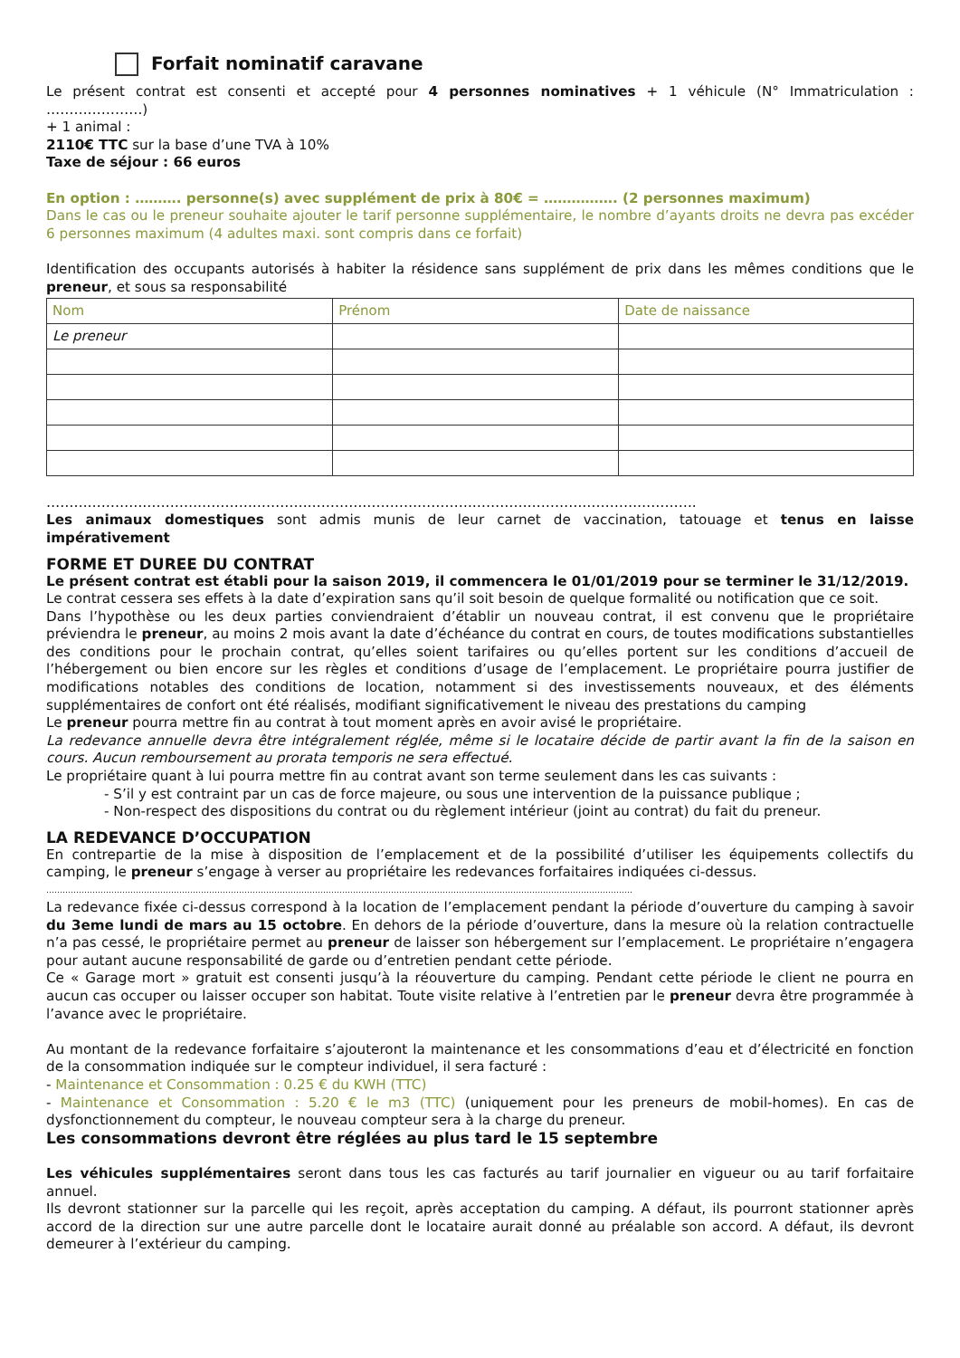Forfait nominatif caravane
Le présent contrat est consenti et accepté pour 4 personnes nominatives + 1 véhicule (N° Immatriculation : …………………)
+ 1 animal :
2110€ TTC sur la base d’une TVA à 10%
Taxe de séjour : 66 euros
En option : ………. personne(s) avec supplément de prix à 80€ = ……………. (2 personnes maximum)
Dans le cas ou le preneur souhaite ajouter le tarif personne supplémentaire, le nombre d’ayants droits ne devra pas excéder 6 personnes maximum (4 adultes maxi. sont compris dans ce forfait)
Identification des occupants autorisés à habiter la résidence sans supplément de prix dans les mêmes conditions que le preneur, et sous sa responsabilité
| Nom | Prénom | Date de naissance |
| Le preneur | | |
…………………………………………………………………………………………………………………………….
Les animaux domestiques sont admis munis de leur carnet de vaccination, tatouage et tenus en laisse impérativement
FORME ET DUREE DU CONTRAT
Le présent contrat est établi pour la saison 2019, il commencera le 01/01/2019 pour se terminer le 31/12/2019.
Le contrat cessera ses effets à la date d’expiration sans qu’il soit besoin de quelque formalité ou notification que ce soit.
Dans l’hypothèse ou les deux parties conviendraient d’établir un nouveau contrat, il est convenu que le propriétaire préviendra le preneur, au moins 2 mois avant la date d’échéance du contrat en cours, de toutes modifications substantielles des conditions pour le prochain contrat, qu’elles soient tarifaires ou qu’elles portent sur les conditions d’accueil de l’hébergement ou bien encore sur les règles et conditions d’usage de l’emplacement. Le propriétaire pourra justifier de modifications notables des conditions de location, notamment si des investissements nouveaux, et des éléments supplémentaires de confort ont été réalisés, modifiant significativement le niveau des prestations du camping
Le preneur pourra mettre fin au contrat à tout moment après en avoir avisé le propriétaire.
La redevance annuelle devra être intégralement réglée, même si le locataire décide de partir avant la fin de la saison en cours. Aucun remboursement au prorata temporis ne sera effectué.
Le propriétaire quant à lui pourra mettre fin au contrat avant son terme seulement dans les cas suivants :
- S’il y est contraint par un cas de force majeure, ou sous une intervention de la puissance publique ;
- Non-respect des dispositions du contrat ou du règlement intérieur (joint au contrat) du fait du preneur.
LA REDEVANCE D’OCCUPATION
En contrepartie de la mise à disposition de l’emplacement et de la possibilité d’utiliser les équipements collectifs du camping, le preneur s’engage à verser au propriétaire les redevances forfaitaires indiquées ci-dessus.
………………………………………………………………………………………………………………………………………………………………………………………………
La redevance fixée ci-dessus correspond à la location de l’emplacement pendant la période d’ouverture du camping à savoir du 3eme lundi de mars au 15 octobre. En dehors de la période d’ouverture, dans la mesure où la relation contractuelle n’a pas cessé, le propriétaire permet au preneur de laisser son hébergement sur l’emplacement. Le propriétaire n’engagera pour autant aucune responsabilité de garde ou d’entretien pendant cette période.
Ce « Garage mort » gratuit est consenti jusqu’à la réouverture du camping. Pendant cette période le client ne pourra en aucun cas occuper ou laisser occuper son habitat. Toute visite relative à l’entretien par le preneur devra être programmée à l’avance avec le propriétaire.
Au montant de la redevance forfaitaire s’ajouteront la maintenance et les consommations d’eau et d’électricité en fonction de la consommation indiquée sur le compteur individuel, il sera facturé :
- Maintenance et Consommation : 0.25 € du KWH (TTC)
- Maintenance et Consommation : 5.20 € le m3 (TTC) (uniquement pour les preneurs de mobil-homes). En cas de dysfonctionnement du compteur, le nouveau compteur sera à la charge du preneur.
Les consommations devront être réglées au plus tard le 15 septembre
Les véhicules supplémentaires seront dans tous les cas facturés au tarif journalier en vigueur ou au tarif forfaitaire annuel.
Ils devront stationner sur la parcelle qui les reçoit, après acceptation du camping. A défaut, ils pourront stationner après accord de la direction sur une autre parcelle dont le locataire aurait donné au préalable son accord. A défaut, ils devront demeurer à l’extérieur du camping.